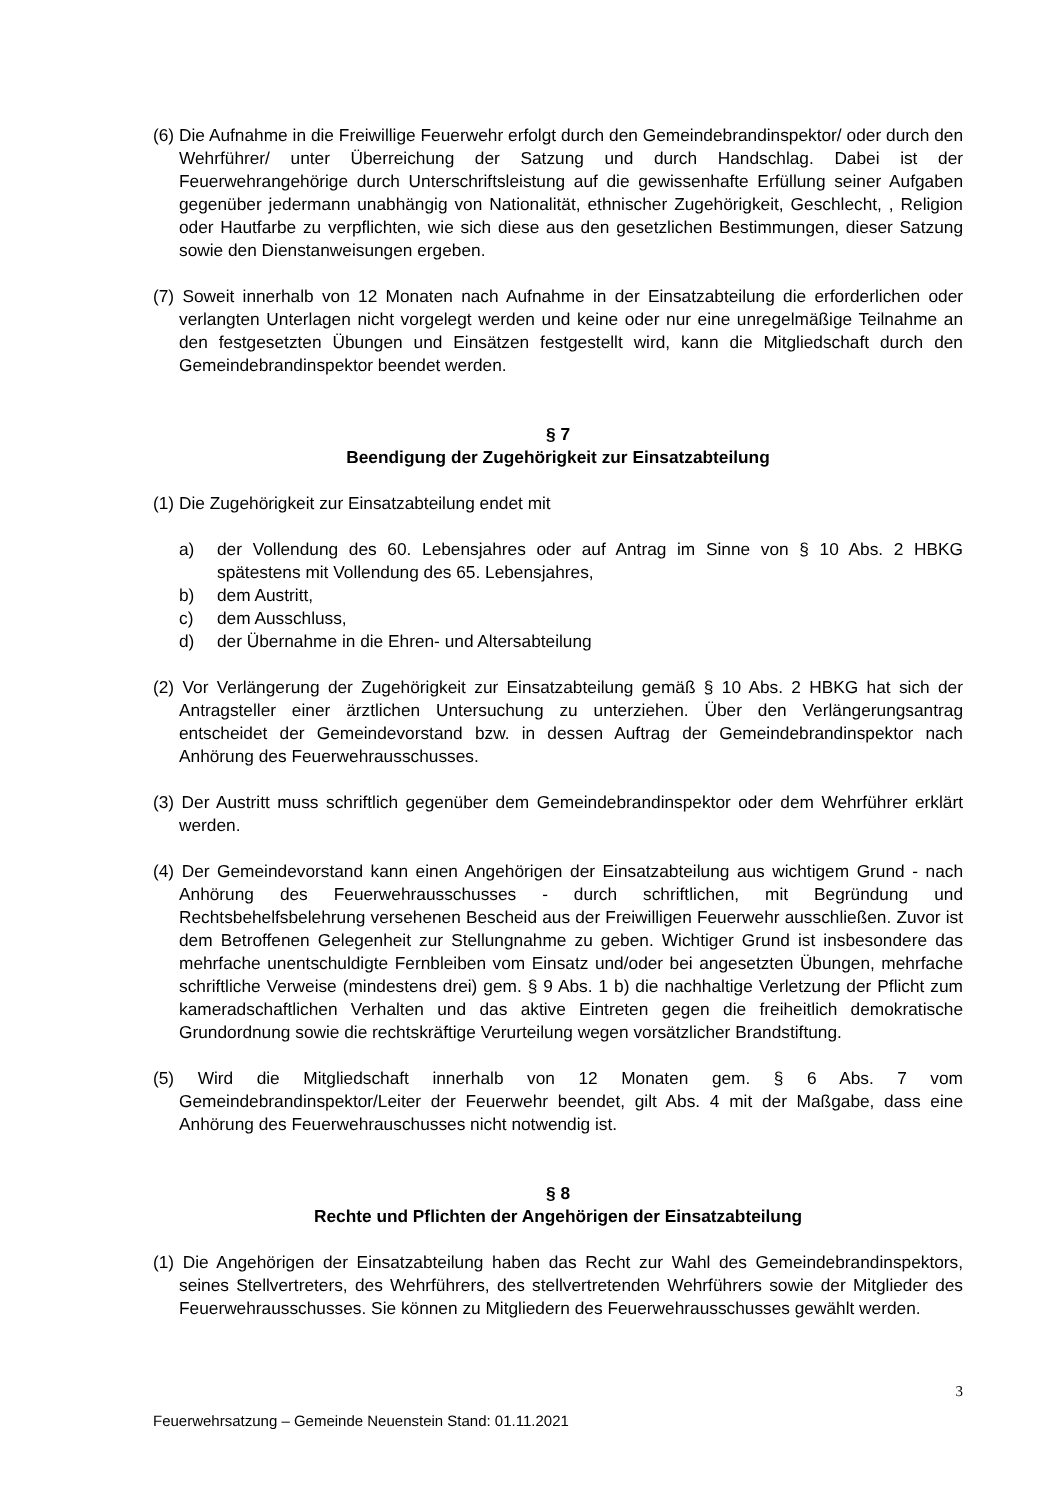(6) Die Aufnahme in die Freiwillige Feuerwehr erfolgt durch den Gemeindebrandinspektor/ oder durch den Wehrführer/ unter Überreichung der Satzung und durch Handschlag. Dabei ist der Feuerwehrangehörige durch Unterschriftsleistung auf die gewissenhafte Erfüllung seiner Aufgaben gegenüber jedermann unabhängig von Nationalität, ethnischer Zugehörigkeit, Geschlecht, , Religion oder Hautfarbe zu verpflichten, wie sich diese aus den gesetzlichen Bestimmungen, dieser Satzung sowie den Dienstanweisungen ergeben.
(7) Soweit innerhalb von 12 Monaten nach Aufnahme in der Einsatzabteilung die erforderlichen oder verlangten Unterlagen nicht vorgelegt werden und keine oder nur eine unregelmäßige Teilnahme an den festgesetzten Übungen und Einsätzen festgestellt wird, kann die Mitgliedschaft durch den Gemeindebrandinspektor beendet werden.
§ 7
Beendigung der Zugehörigkeit zur Einsatzabteilung
(1) Die Zugehörigkeit zur Einsatzabteilung endet mit
a) der Vollendung des 60. Lebensjahres oder auf Antrag im Sinne von § 10 Abs. 2 HBKG spätestens mit Vollendung des 65. Lebensjahres,
b) dem Austritt,
c) dem Ausschluss,
d) der Übernahme in die Ehren- und Altersabteilung
(2) Vor Verlängerung der Zugehörigkeit zur Einsatzabteilung gemäß § 10 Abs. 2 HBKG hat sich der Antragsteller einer ärztlichen Untersuchung zu unterziehen. Über den Verlängerungsantrag entscheidet der Gemeindevorstand bzw. in dessen Auftrag der Gemeindebrandinspektor nach Anhörung des Feuerwehrausschusses.
(3) Der Austritt muss schriftlich gegenüber dem Gemeindebrandinspektor oder dem Wehrführer erklärt werden.
(4) Der Gemeindevorstand kann einen Angehörigen der Einsatzabteilung aus wichtigem Grund - nach Anhörung des Feuerwehrausschusses - durch schriftlichen, mit Begründung und Rechtsbehelfsbelehrung versehenen Bescheid aus der Freiwilligen Feuerwehr ausschließen. Zuvor ist dem Betroffenen Gelegenheit zur Stellungnahme zu geben. Wichtiger Grund ist insbesondere das mehrfache unentschuldigte Fernbleiben vom Einsatz und/oder bei angesetzten Übungen, mehrfache schriftliche Verweise (mindestens drei) gem. § 9 Abs. 1 b) die nachhaltige Verletzung der Pflicht zum kameradschaftlichen Verhalten und das aktive Eintreten gegen die freiheitlich demokratische Grundordnung sowie die rechtskräftige Verurteilung wegen vorsätzlicher Brandstiftung.
(5) Wird die Mitgliedschaft innerhalb von 12 Monaten gem. § 6 Abs. 7 vom Gemeindebrandinspektor/Leiter der Feuerwehr beendet, gilt Abs. 4 mit der Maßgabe, dass eine Anhörung des Feuerwehrauschusses nicht notwendig ist.
§ 8
Rechte und Pflichten der Angehörigen der Einsatzabteilung
(1) Die Angehörigen der Einsatzabteilung haben das Recht zur Wahl des Gemeindebrandinspektors, seines Stellvertreters, des Wehrführers, des stellvertretenden Wehrführers sowie der Mitglieder des Feuerwehrausschusses. Sie können zu Mitgliedern des Feuerwehrausschusses gewählt werden.
3
Feuerwehrsatzung – Gemeinde Neuenstein Stand: 01.11.2021